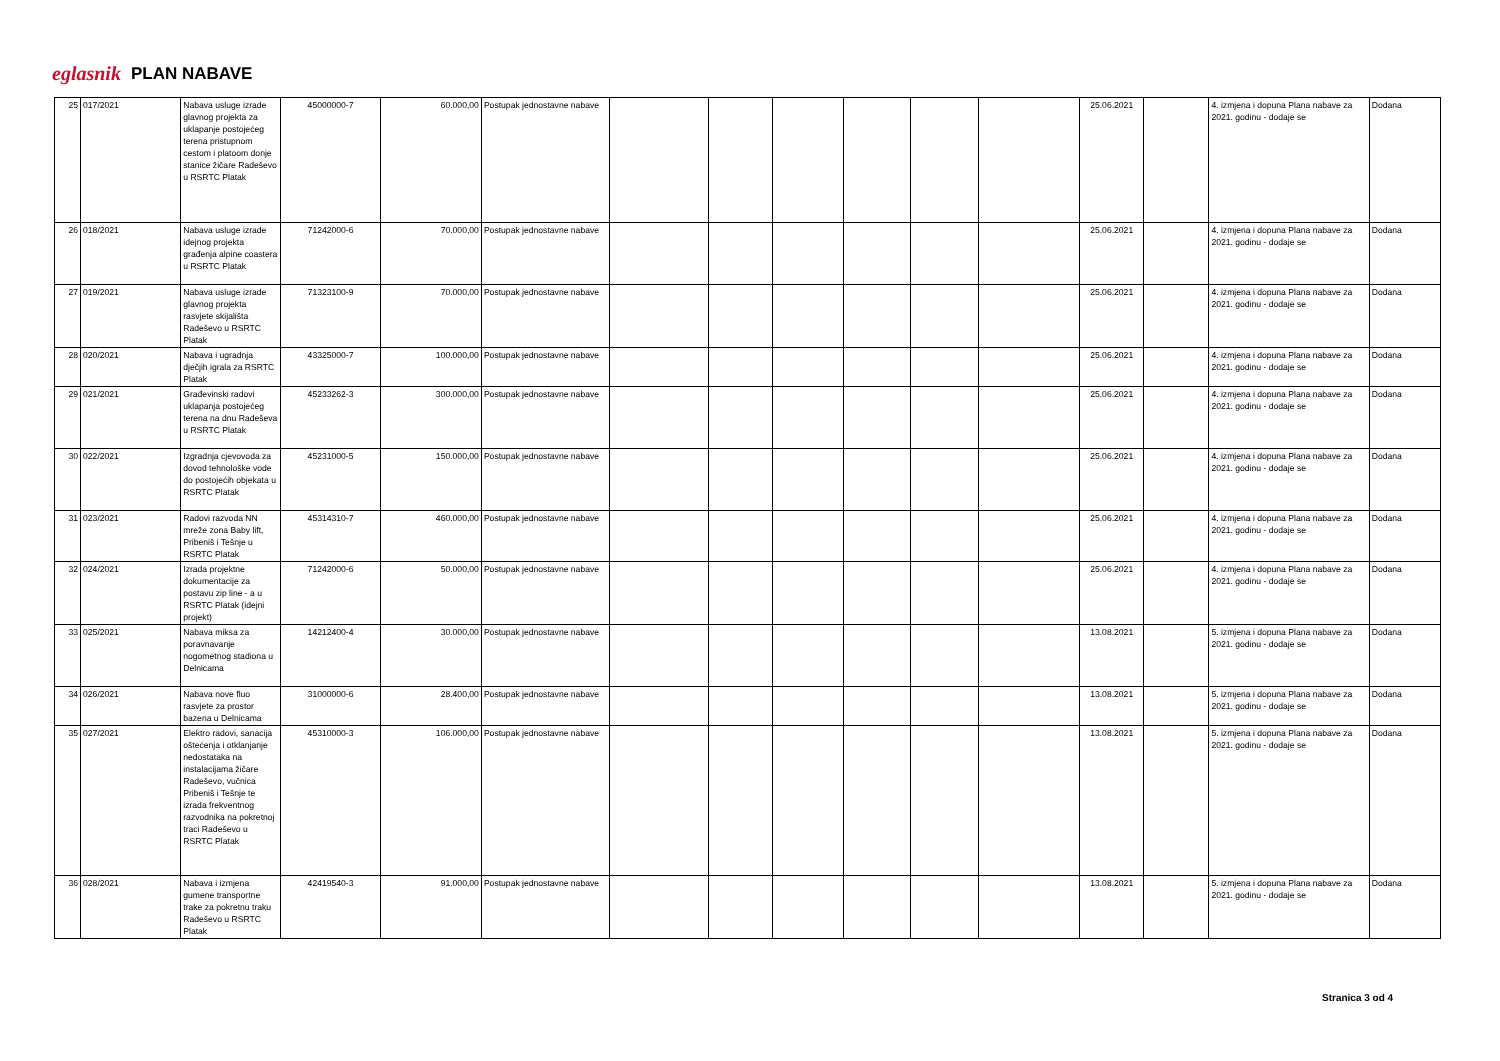eglasnik PLAN NABAVE
| 25 | 017/2021 | Nabava usluge izrade glavnog projekta za uklapanje postojećeg terena pristupnom cestom i platoom donje stanice žičare Radeševo u RSRTC Platak | 45000000-7 | 60.000,00 | Postupak jednostavne nabave | | | | | | | 25.06.2021 | | 4. izmjena i dopuna Plana nabave za 2021. godinu - dodaje se | Dodana |
| 26 | 018/2021 | Nabava usluge izrade idejnog projekta građenja alpine coastera u RSRTC Platak | 71242000-6 | 70.000,00 | Postupak jednostavne nabave | | | | | | | 25.06.2021 | | 4. izmjena i dopuna Plana nabave za 2021. godinu - dodaje se | Dodana |
| 27 | 019/2021 | Nabava usluge izrade glavnog projekta rasvjete skijališta Radeševo u RSRTC Platak | 71323100-9 | 70.000,00 | Postupak jednostavne nabave | | | | | | | 25.06.2021 | | 4. izmjena i dopuna Plana nabave za 2021. godinu - dodaje se | Dodana |
| 28 | 020/2021 | Nabava i ugradnja dječjih igrala za RSRTC Platak | 43325000-7 | 100.000,00 | Postupak jednostavne nabave | | | | | | | 25.06.2021 | | 4. izmjena i dopuna Plana nabave za 2021. godinu - dodaje se | Dodana |
| 29 | 021/2021 | Građevinski radovi uklapanja postojećeg terena na dnu Radeševa u RSRTC Platak | 45233262-3 | 300.000,00 | Postupak jednostavne nabave | | | | | | | 25.06.2021 | | 4. izmjena i dopuna Plana nabave za 2021. godinu - dodaje se | Dodana |
| 30 | 022/2021 | Izgradnja cjevovoda za dovod tehnološke vode do postojećih objekata u RSRTC Platak | 45231000-5 | 150.000,00 | Postupak jednostavne nabave | | | | | | | 25.06.2021 | | 4. izmjena i dopuna Plana nabave za 2021. godinu - dodaje se | Dodana |
| 31 | 023/2021 | Radovi razvoda NN mreže zona Baby lift, Pribeniš i Tešnje u RSRTC Platak | 45314310-7 | 460.000,00 | Postupak jednostavne nabave | | | | | | | 25.06.2021 | | 4. izmjena i dopuna Plana nabave za 2021. godinu - dodaje se | Dodana |
| 32 | 024/2021 | Izrada projektne dokumentacije za postavu zip line - a u RSRTC Platak (idejni projekt) | 71242000-6 | 50.000,00 | Postupak jednostavne nabave | | | | | | | 25.06.2021 | | 4. izmjena i dopuna Plana nabave za 2021. godinu - dodaje se | Dodana |
| 33 | 025/2021 | Nabava miksa za poravnavanje nogometnog stadiona u Delnicama | 14212400-4 | 30.000,00 | Postupak jednostavne nabave | | | | | | | 13.08.2021 | | 5. izmjena i dopuna Plana nabave za 2021. godinu - dodaje se | Dodana |
| 34 | 026/2021 | Nabava nove fluo rasvjete za prostor bazena u Delnicama | 31000000-6 | 28.400,00 | Postupak jednostavne nabave | | | | | | | 13.08.2021 | | 5. izmjena i dopuna Plana nabave za 2021. godinu - dodaje se | Dodana |
| 35 | 027/2021 | Elektro radovi, sanacija oštećenja i otklanjanje nedostataka na instalacijama žičare Radeševo, vučnica Pribeniš i Tešnje te izrada frekventnog razvodnika na pokretnoj traci Radeševo u RSRTC Platak | 45310000-3 | 106.000,00 | Postupak jednostavne nabave | | | | | | | 13.08.2021 | | 5. izmjena i dopuna Plana nabave za 2021. godinu - dodaje se | Dodana |
| 36 | 028/2021 | Nabava i izmjena gumene transportne trake za pokretnu traku Radeševo u RSRTC Platak | 42419540-3 | 91.000,00 | Postupak jednostavne nabave | | | | | | | 13.08.2021 | | 5. izmjena i dopuna Plana nabave za 2021. godinu - dodaje se | Dodana |
Stranica 3 od 4